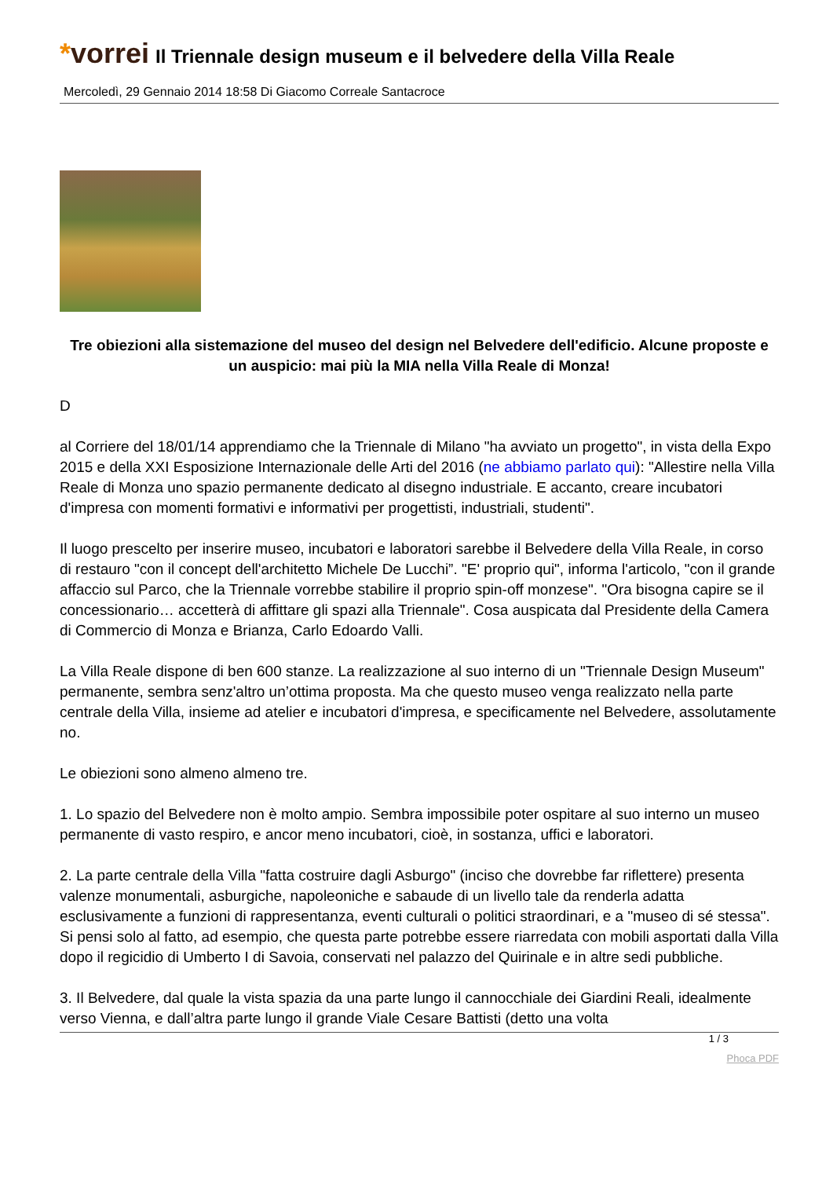*vorrei
Il Triennale design museum e il belvedere della Villa Reale
Mercoledì, 29 Gennaio 2014 18:58 Di Giacomo Correale Santacroce
Tre obiezioni alla sistemazione del museo del design nel Belvedere dell'edificio. Alcune proposte e un auspicio: mai più la MIA nella Villa Reale di Monza!
D
al Corriere del 18/01/14 apprendiamo che la Triennale di Milano "ha avviato un progetto", in vista della Expo 2015 e della XXI Esposizione Internazionale delle Arti del 2016 (ne abbiamo parlato qui): "Allestire nella Villa Reale di Monza uno spazio permanente dedicato al disegno industriale. E accanto, creare incubatori d'impresa con momenti formativi e informativi per progettisti, industriali, studenti".
Il luogo prescelto per inserire museo, incubatori e laboratori sarebbe il Belvedere della Villa Reale, in corso di restauro "con il concept dell'architetto Michele De Lucchi”. "E' proprio qui", informa l'articolo, "con il grande affaccio sul Parco, che la Triennale vorrebbe stabilire il proprio spin-off monzese". "Ora bisogna capire se il concessionario… accetterà di affittare gli spazi alla Triennale". Cosa auspicata dal Presidente della Camera di Commercio di Monza e Brianza, Carlo Edoardo Valli.
La Villa Reale dispone di ben 600 stanze. La realizzazione al suo interno di un "Triennale Design Museum" permanente, sembra senz'altro un’ottima proposta. Ma che questo museo venga realizzato nella parte centrale della Villa, insieme ad atelier e incubatori d'impresa, e specificamente nel Belvedere, assolutamente no.
Le obiezioni sono almeno almeno tre.
1. Lo spazio del Belvedere non è molto ampio. Sembra impossibile poter ospitare al suo interno un museo permanente di vasto respiro, e ancor meno incubatori, cioè, in sostanza, uffici e laboratori.
2. La parte centrale della Villa "fatta costruire dagli Asburgo" (inciso che dovrebbe far riflettere) presenta valenze monumentali, asburgiche, napoleoniche e sabaude di un livello tale da renderla adatta esclusivamente a funzioni di rappresentanza, eventi culturali o politici straordinari, e a "museo di sé stessa". Si pensi solo al fatto, ad esempio, che questa parte potrebbe essere riarredata con mobili asportati dalla Villa dopo il regicidio di Umberto I di Savoia, conservati nel palazzo del Quirinale e in altre sedi pubbliche.
3. Il Belvedere, dal quale la vista spazia da una parte lungo il cannocchiale dei Giardini Reali, idealmente verso Vienna, e dall’altra parte lungo il grande Viale Cesare Battisti (detto una volta
1 / 3
Phoca PDF